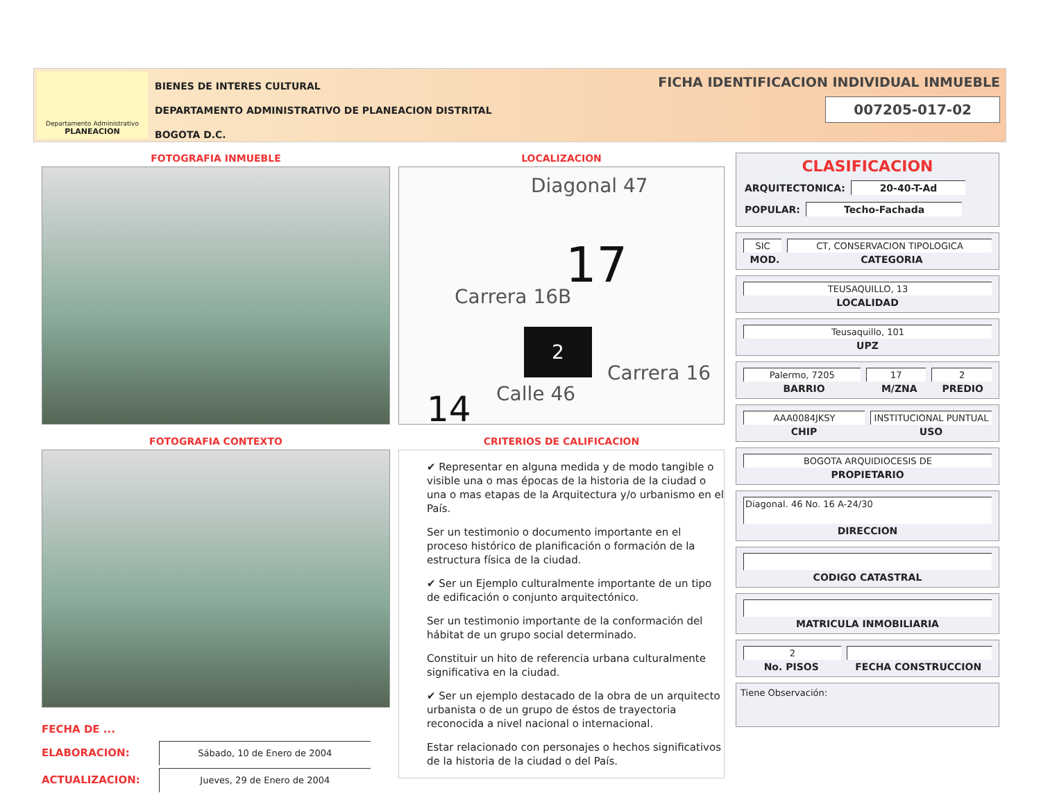Departamento Administrativo
PLANEACION
BIENES DE INTERES CULTURAL
DEPARTAMENTO ADMINISTRATIVO DE PLANEACION DISTRITAL
BOGOTA D.C.
FICHA IDENTIFICACION INDIVIDUAL INMUEBLE
007205-017-02
FOTOGRAFIA INMUEBLE
FOTOGRAFIA CONTEXTO
FECHA DE ...
ELABORACION: Sábado, 10 de Enero de 2004
ACTUALIZACION: Jueves, 29 de Enero de 2004
LOCALIZACION
17
Diagonal 47
Carrera 16B
2
Calle 46
Carrera 16
14
CRITERIOS DE CALIFICACION
✔ Representar en alguna medida y de modo tangible o visible una o mas épocas de la historia de la ciudad o una o mas etapas de la Arquitectura y/o urbanismo en el País.
Ser un testimonio o documento importante en el proceso histórico de planificación o formación de la estructura física de la ciudad.
✔ Ser un Ejemplo culturalmente importante de un tipo de edificación o conjunto arquitectónico.
Ser un testimonio importante de la conformación del hábitat de un grupo social determinado.
Constituir un hito de referencia urbana culturalmente significativa en la ciudad.
✔ Ser un ejemplo destacado de la obra de un arquitecto urbanista o de un grupo de éstos de trayectoria reconocida a nivel nacional o internacional.
Estar relacionado con personajes o hechos significativos de la historia de la ciudad o del País.
CLASIFICACION
ARQUITECTONICA: 20-40-T-Ad
POPULAR: Techo-Fachada
SIC CT, CONSERVACION TIPOLOGICA
MOD. CATEGORIA
TEUSAQUILLO, 13
LOCALIDAD
Teusaquillo, 101
UPZ
Palermo, 7205 17 2
BARRIO M/ZNA PREDIO
AAA0084JKSY INSTITUCIONAL PUNTUAL
CHIP USO
BOGOTA ARQUIDIOCESIS DE
PROPIETARIO
Diagonal. 46 No. 16 A-24/30
DIRECCION
CODIGO CATASTRAL
MATRICULA INMOBILIARIA
2
No. PISOS FECHA CONSTRUCCION
Tiene Observación: